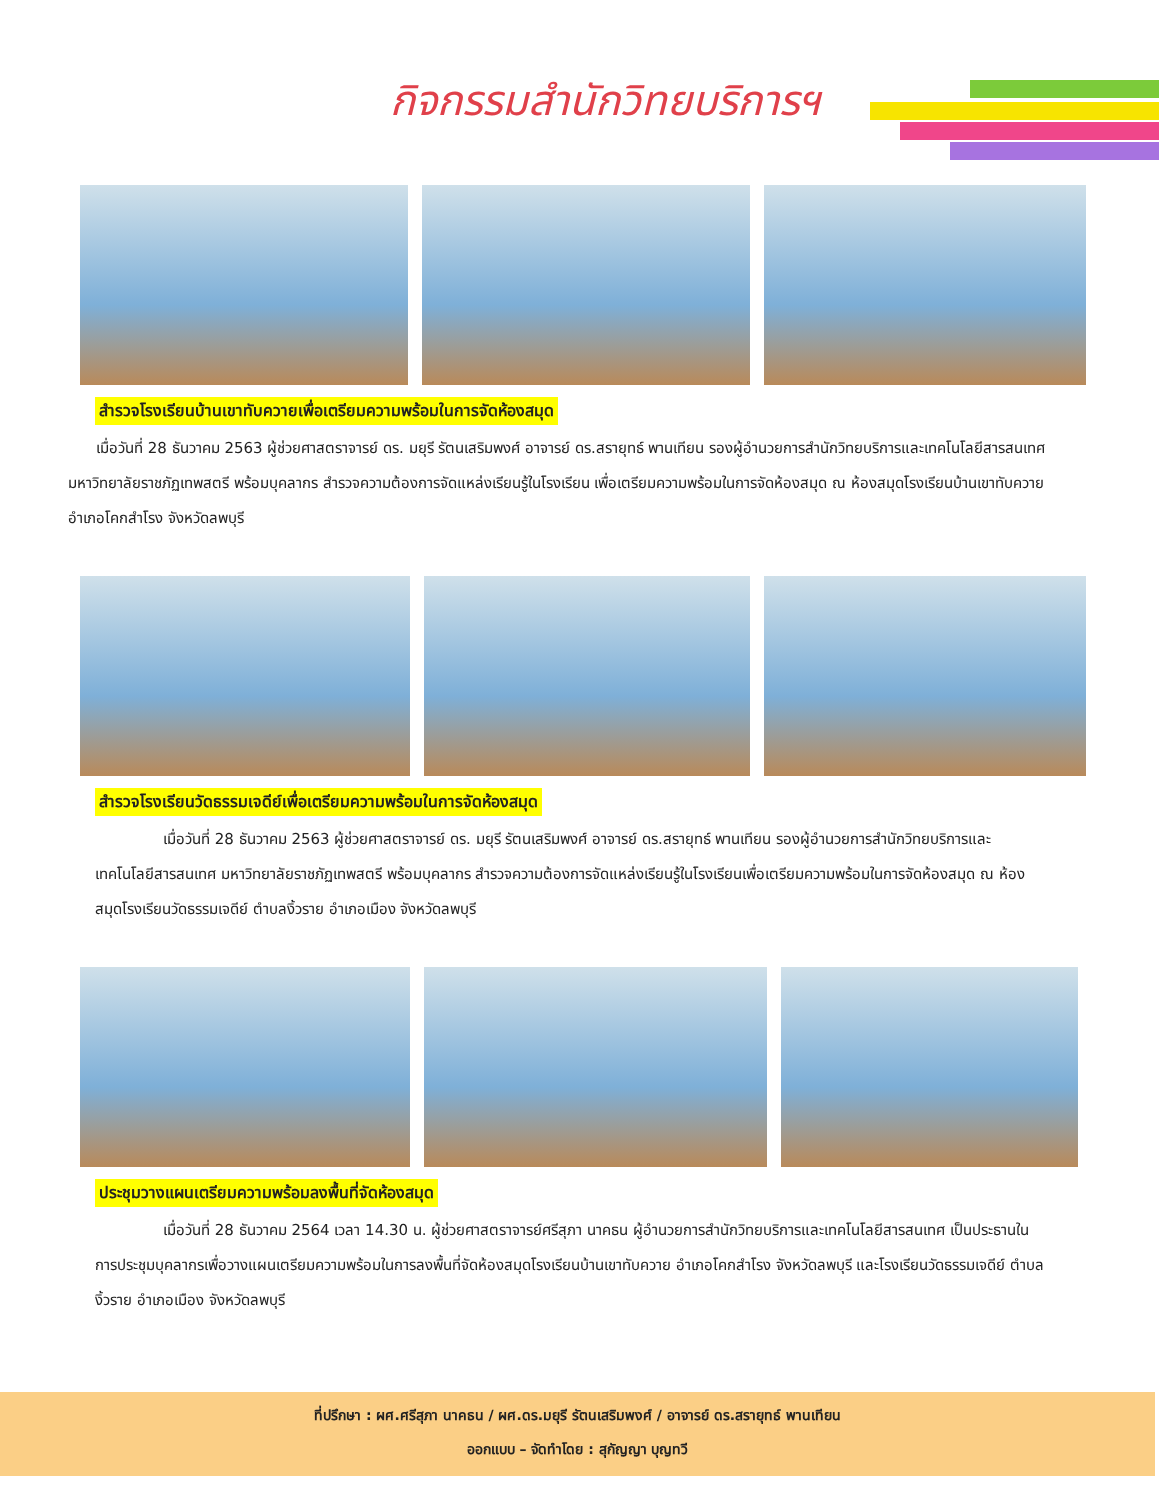กิจกรรมสำนักวิทยบริการฯ
สำรวจโรงเรียนบ้านเขาทับควายเพื่อเตรียมความพร้อมในการจัดห้องสมุด
เมื่อวันที่ 28 ธันวาคม 2563 ผู้ช่วยศาสตราจารย์ ดร. มยุรี รัตนเสริมพงศ์ อาจารย์ ดร.สรายุทธ์ พานเทียน รองผู้อำนวยการสำนักวิทยบริการและเทคโนโลยีสารสนเทศ มหาวิทยาลัยราชภัฏเทพสตรี พร้อมบุคลากร สำรวจความต้องการจัดแหล่งเรียนรู้ในโรงเรียน เพื่อเตรียมความพร้อมในการจัดห้องสมุด ณ ห้องสมุดโรงเรียนบ้านเขาทับควาย อำเภอโคกสำโรง จังหวัดลพบุรี
สำรวจโรงเรียนวัดธรรมเจดีย์เพื่อเตรียมความพร้อมในการจัดห้องสมุด
เมื่อวันที่ 28 ธันวาคม 2563 ผู้ช่วยศาสตราจารย์ ดร. มยุรี รัตนเสริมพงศ์ อาจารย์ ดร.สรายุทธ์ พานเทียน รองผู้อำนวยการสำนักวิทยบริการและเทคโนโลยีสารสนเทศ มหาวิทยาลัยราชภัฏเทพสตรี พร้อมบุคลากร สำรวจความต้องการจัดแหล่งเรียนรู้ในโรงเรียนเพื่อเตรียมความพร้อมในการจัดห้องสมุด ณ ห้องสมุดโรงเรียนวัดธรรมเจดีย์ ตำบลงิ้วราย อำเภอเมือง จังหวัดลพบุรี
ประชุมวางแผนเตรียมความพร้อมลงพื้นที่จัดห้องสมุด
เมื่อวันที่ 28 ธันวาคม 2564 เวลา 14.30 น. ผู้ช่วยศาสตราจารย์ศรีสุภา นาคธน ผู้อำนวยการสำนักวิทยบริการและเทคโนโลยีสารสนเทศ เป็นประธานในการประชุมบุคลากรเพื่อวางแผนเตรียมความพร้อมในการลงพื้นที่จัดห้องสมุดโรงเรียนบ้านเขาทับควาย อำเภอโคกสำโรง จังหวัดลพบุรี และโรงเรียนวัดธรรมเจดีย์ ตำบลงิ้วราย อำเภอเมือง จังหวัดลพบุรี
ที่ปรึกษา : ผศ.ศรีสุภา นาคธน / ผศ.ดร.มยุรี รัตนเสริมพงศ์ / อาจารย์ ดร.สรายุทธ์ พานเทียน
ออกแบบ – จัดทำโดย : สุกัญญา บุญทวี